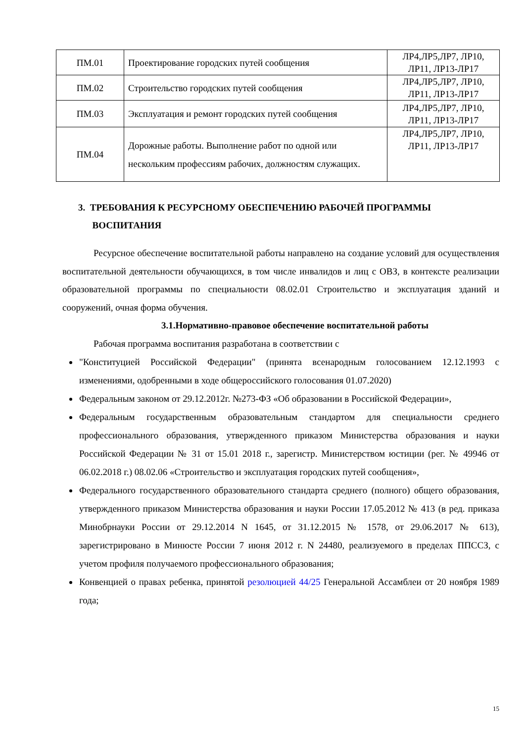| ПМ.01 | Проектирование городских путей сообщения | ЛР4,ЛР5,ЛР7, ЛР10, ЛР11, ЛР13-ЛР17 |
| ПМ.02 | Строительство городских путей сообщения | ЛР4,ЛР5,ЛР7, ЛР10, ЛР11, ЛР13-ЛР17 |
| ПМ.03 | Эксплуатация и ремонт городских путей сообщения | ЛР4,ЛР5,ЛР7, ЛР10, ЛР11, ЛР13-ЛР17 |
| ПМ.04 | Дорожные работы. Выполнение работ по одной или нескольким профессиям рабочих, должностям служащих. | ЛР4,ЛР5,ЛР7, ЛР10, ЛР11, ЛР13-ЛР17 |
3. ТРЕБОВАНИЯ К РЕСУРСНОМУ ОБЕСПЕЧЕНИЮ РАБОЧЕЙ ПРОГРАММЫ
ВОСПИТАНИЯ
Ресурсное обеспечение воспитательной работы направлено на создание условий для осуществления воспитательной деятельности обучающихся, в том числе инвалидов и лиц с ОВЗ, в контексте реализации образовательной программы по специальности 08.02.01 Строительство и эксплуатация зданий и сооружений, очная форма обучения.
3.1.Нормативно-правовое обеспечение воспитательной работы
Рабочая программа воспитания разработана в соответствии с
"Конституцией Российской Федерации" (принята всенародным голосованием 12.12.1993 с изменениями, одобренными в ходе общероссийского голосования 01.07.2020)
Федеральным законом от 29.12.2012г. №273-ФЗ «Об образовании в Российской Федерации»,
Федеральным государственным образовательным стандартом для специальности среднего профессионального образования, утвержденного приказом Министерства образования и науки Российской Федерации № 31 от 15.01 2018 г., зарегистр. Министерством юстиции (рег. № 49946 от 06.02.2018 г.) 08.02.06 «Строительство и эксплуатация городских путей сообщения»,
Федерального государственного образовательного стандарта среднего (полного) общего образования, утвержденного приказом Министерства образования и науки России 17.05.2012 № 413 (в ред. приказа Минобрнауки России от 29.12.2014 N 1645, от 31.12.2015 № 1578, от 29.06.2017 № 613), зарегистрировано в Минюсте России 7 июня 2012 г. N 24480, реализуемого в пределах ППССЗ, с учетом профиля получаемого профессионального образования;
Конвенцией о правах ребенка, принятой резолюцией 44/25 Генеральной Ассамблеи от 20 ноября 1989 года;
15